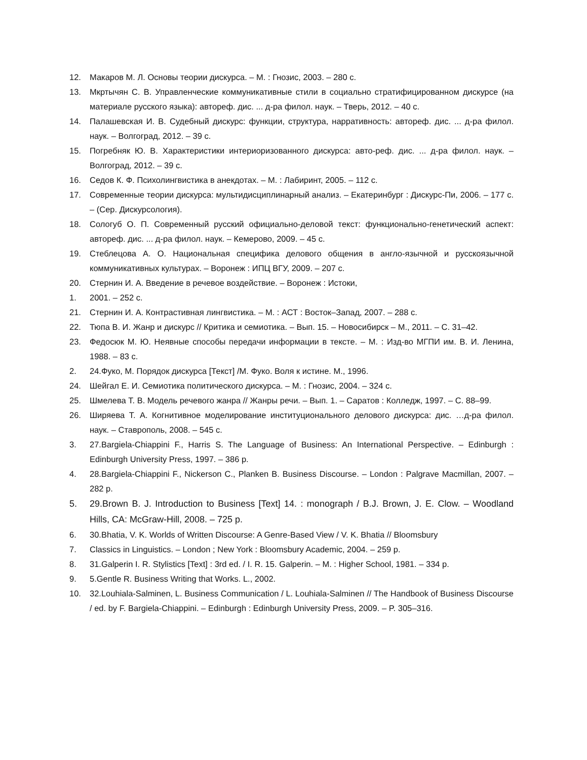12. Макаров М. Л. Основы теории дискурса. – М. : Гнозис, 2003. – 280 с.
13. Мкртычян С. В. Управленческие коммуникативные стили в социально стратифицированном дискурсе (на материале русского языка): автореф. дис. ... д-ра филол. наук. – Тверь, 2012. – 40 с.
14. Палашевская И. В. Судебный дискурс: функции, структура, нарративность: автореф. дис. ... д-ра филол. наук. – Волгоград, 2012. – 39 с.
15. Погребняк Ю. В. Характеристики интериоризованного дискурса: авто-реф. дис. ... д-ра филол. наук. – Волгоград, 2012. – 39 с.
16. Седов К. Ф. Психолингвистика в анекдотах. – М. : Лабиринт, 2005. – 112 с.
17. Современные теории дискурса: мультидисциплинарный анализ. – Екатеринбург : Дискурс-Пи, 2006. – 177 с. – (Сер. Дискурсология).
18. Сологуб О. П. Современный русский официально-деловой текст: функционально-генетический аспект: автореф. дис. ... д-ра филол. наук. – Кемерово, 2009. – 45 с.
19. Стеблецова А. О. Национальная специфика делового общения в англо-язычной и русскоязычной коммуникативных культурах. – Воронеж : ИПЦ ВГУ, 2009. – 207 с.
20. Стернин И. А. Введение в речевое воздействие. – Воронеж : Истоки,
1. 2001. – 252 с.
21. Стернин И. А. Контрастивная лингвистика. – М. : АСТ : Восток–Запад, 2007. – 288 с.
22. Тюпа В. И. Жанр и дискурс // Критика и семиотика. – Вып. 15. – Новосибирск – М., 2011. – С. 31–42.
23. Федосюк М. Ю. Неявные способы передачи информации в тексте. – М. : Изд-во МГПИ им. В. И. Ленина, 1988. – 83 с.
2. 24.Фуко, М. Порядок дискурса [Текст] /М. Фуко. Воля к истине. М., 1996.
24. Шейгал Е. И. Семиотика политического дискурса. – М. : Гнозис, 2004. – 324 с.
25. Шмелева Т. В. Модель речевого жанра // Жанры речи. – Вып. 1. – Саратов : Колледж, 1997. – С. 88–99.
26. Ширяева Т. А. Когнитивное моделирование институционального делового дискурса: дис. …д-ра филол. наук. – Ставрополь, 2008. – 545 с.
3. 27.Bargiela-Chiappini F., Harris S. The Language of Business: An International Perspective. – Edinburgh : Edinburgh University Press, 1997. – 386 p.
4. 28.Bargiela-Chiappini F., Nickerson C., Planken B. Business Discourse. – London : Palgrave Macmillan, 2007. – 282 p.
5. 29.Brown B. J. Introduction to Business [Text] 14. : monograph / B.J. Brown, J. E. Clow. – Woodland Hills, CA: McGraw-Hill, 2008. – 725 p.
6. 30.Bhatia, V. K. Worlds of Written Discourse: A Genre-Based View / V. K. Bhatia // Bloomsbury
7. Classics in Linguistics. – London ; New York : Bloomsbury Academic, 2004. – 259 p.
8. 31.Galperin I. R. Stylistics [Text] : 3rd ed. / I. R. 15. Galperin. – M. : Higher School, 1981. – 334 p.
9. 5.Gentle R. Business Writing that Works. L., 2002.
10. 32.Louhiala-Salminen, L. Business Communication / L. Louhiala-Salminen // The Handbook of Business Discourse / ed. by F. Bargiela-Chiappini. – Edinburgh : Edinburgh University Press, 2009. – P. 305–316.